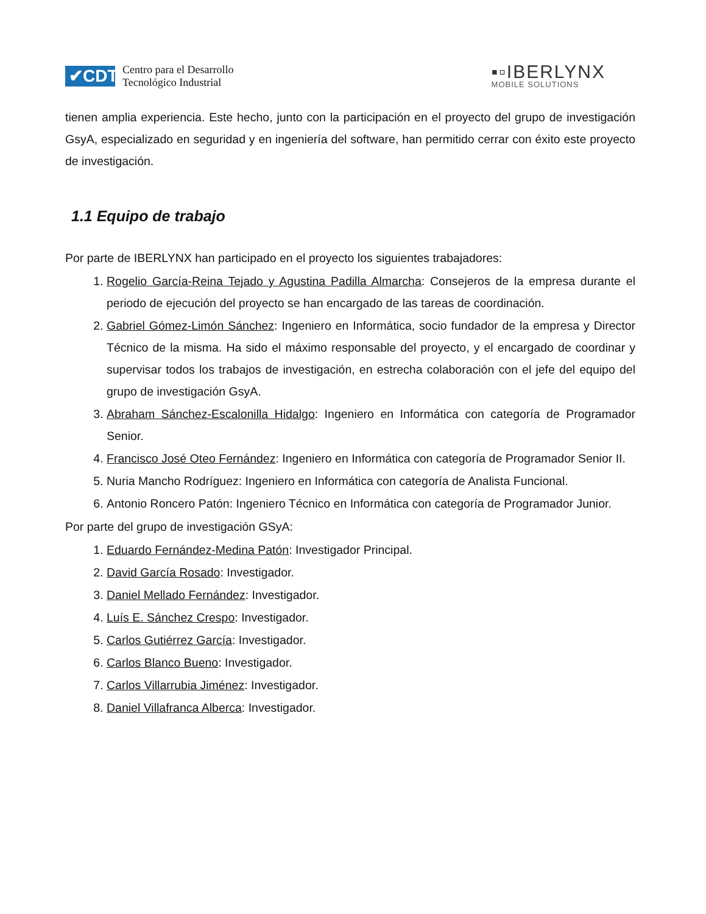✔CDTI
Centro para el Desarrollo
Tecnológico Industrial
▪▫IBERLYNX
MOBILE SOLUTIONS
tienen amplia experiencia. Este hecho, junto con la participación en el proyecto del grupo de investigación GsyA, especializado en seguridad y en ingeniería del software, han permitido cerrar con éxito este proyecto de investigación.
1.1 Equipo de trabajo
Por parte de IBERLYNX han participado en el proyecto los siguientes trabajadores:
1. Rogelio García-Reina Tejado y Agustina Padilla Almarcha: Consejeros de la empresa durante el periodo de ejecución del proyecto se han encargado de las tareas de coordinación.
2. Gabriel Gómez-Limón Sánchez: Ingeniero en Informática, socio fundador de la empresa y Director Técnico de la misma. Ha sido el máximo responsable del proyecto, y el encargado de coordinar y supervisar todos los trabajos de investigación, en estrecha colaboración con el jefe del equipo del grupo de investigación GsyA.
3. Abraham Sánchez-Escalonilla Hidalgo: Ingeniero en Informática con categoría de Programador Senior.
4. Francisco José Oteo Fernández: Ingeniero en Informática con categoría de Programador Senior II.
5. Nuria Mancho Rodríguez: Ingeniero en Informática con categoría de Analista Funcional.
6. Antonio Roncero Patón: Ingeniero Técnico en Informática con categoría de Programador Junior.
Por parte del grupo de investigación GSyA:
1. Eduardo Fernández-Medina Patón: Investigador Principal.
2. David García Rosado: Investigador.
3. Daniel Mellado Fernández: Investigador.
4. Luís E. Sánchez Crespo: Investigador.
5. Carlos Gutiérrez García: Investigador.
6. Carlos Blanco Bueno: Investigador.
7. Carlos Villarrubia Jiménez: Investigador.
8. Daniel Villafranca Alberca: Investigador.